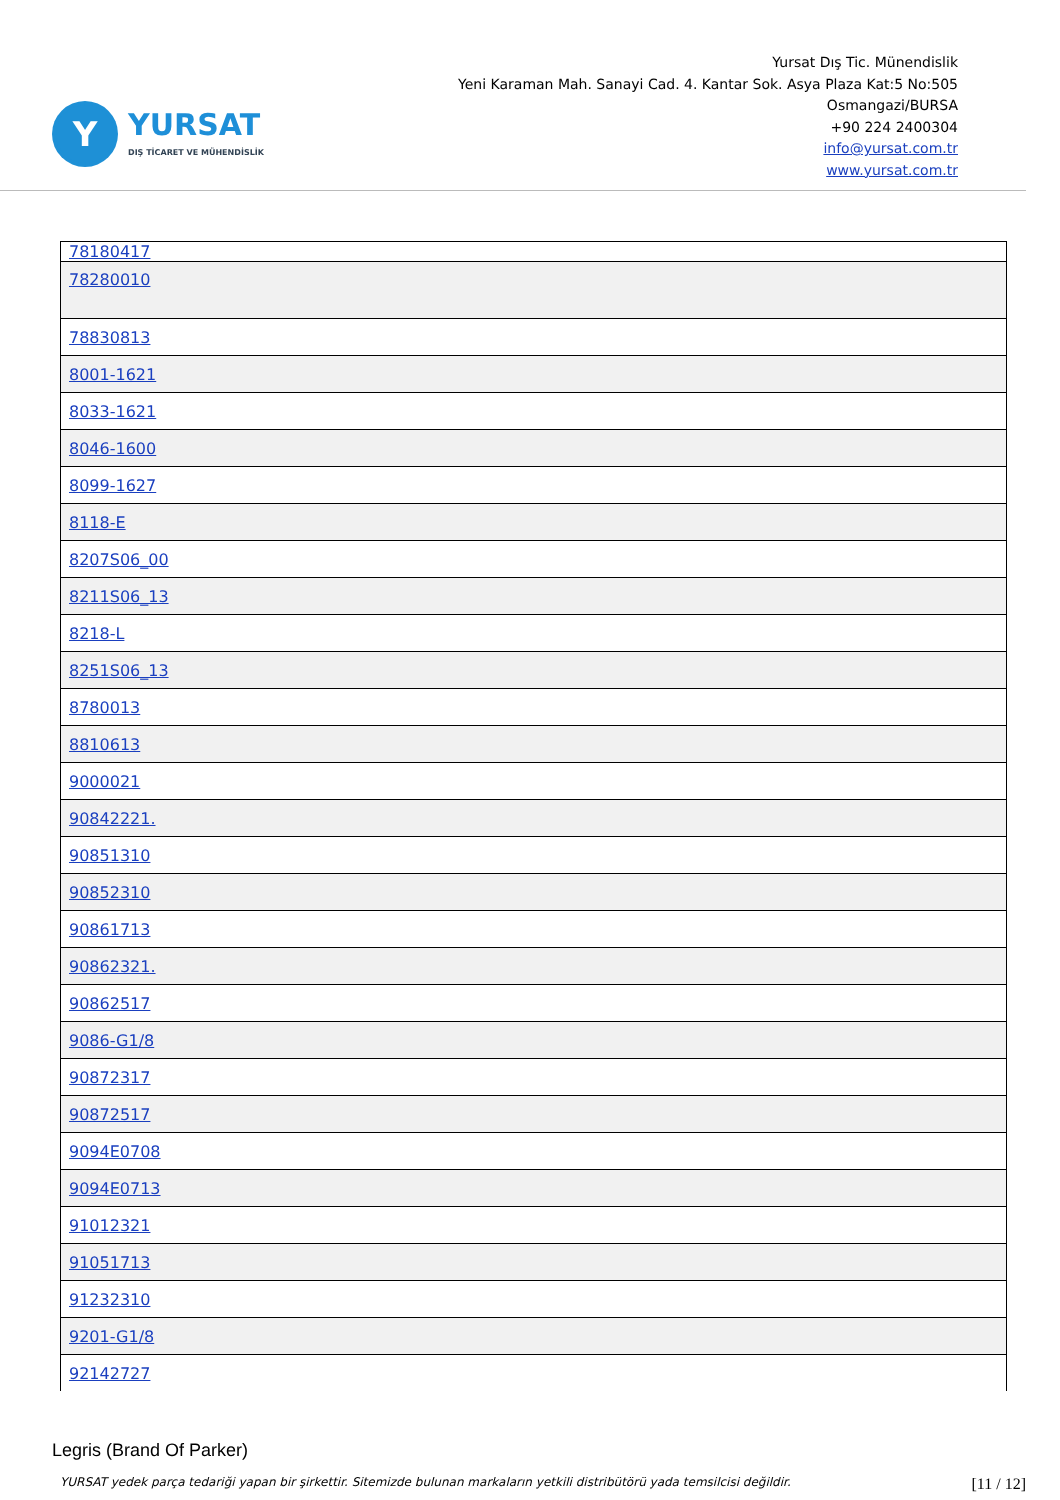Y
YURSAT
DIŞ TİCARET VE MÜHENDİSLİK
Yursat Dış Tic. Münendislik
Yeni Karaman Mah. Sanayi Cad. 4. Kantar Sok. Asya Plaza Kat:5 No:505
Osmangazi/BURSA
+90 224 2400304
info@yursat.com.tr
www.yursat.com.tr
| 78180417 |
| 78280010 |
| 78830813 |
| 8001-1621 |
| 8033-1621 |
| 8046-1600 |
| 8099-1627 |
| 8118-E |
| 8207S06_00 |
| 8211S06_13 |
| 8218-L |
| 8251S06_13 |
| 8780013 |
| 8810613 |
| 9000021 |
| 90842221. |
| 90851310 |
| 90852310 |
| 90861713 |
| 90862321. |
| 90862517 |
| 9086-G1/8 |
| 90872317 |
| 90872517 |
| 9094E0708 |
| 9094E0713 |
| 91012321 |
| 91051713 |
| 91232310 |
| 9201-G1/8 |
| 92142727 |
Legris (Brand Of Parker)
YURSAT yedek parça tedariği yapan bir şirkettir. Sitemizde bulunan markaların yetkili distribütörü yada temsilcisi değildir. [11 / 12]